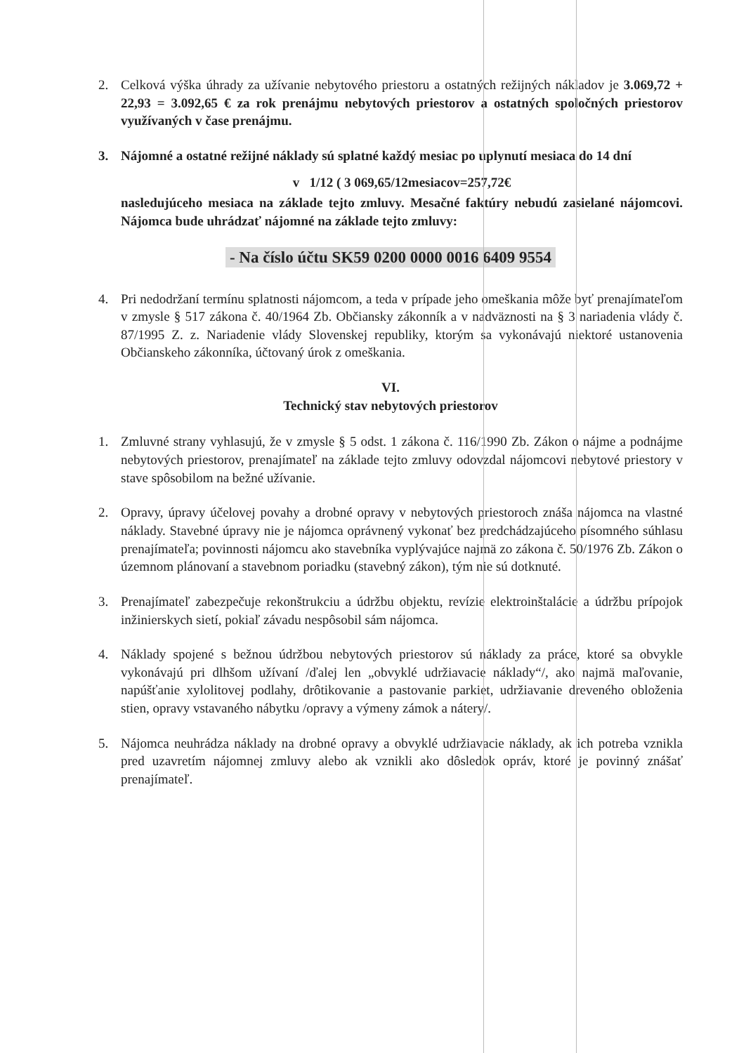2. Celková výška úhrady za užívanie nebytového priestoru a ostatných režijných nákladov je 3.069,72 + 22,93 = 3.092,65 € za rok prenájmu nebytových priestorov a ostatných spoločných priestorov využívaných v čase prenájmu.
3. Nájomné a ostatné režijné náklady sú splatné každý mesiac po uplynutí mesiaca do 14 dní
v 1/12 ( 3 069,65/12mesiacov=257,72€
nasledujúceho mesiaca na základe tejto zmluvy. Mesačné faktúry nebudú zasielané nájomcovi. Nájomca bude uhrádzať nájomné na základe tejto zmluvy:
- Na číslo účtu SK59 0200 0000 0016 6409 9554
4. Pri nedodržaní termínu splatnosti nájomcom, a teda v prípade jeho omeškania môže byť prenajímateľom v zmysle § 517 zákona č. 40/1964 Zb. Občiansky zákonník a v nadväznosti na § 3 nariadenia vlády č. 87/1995 Z. z. Nariadenie vlády Slovenskej republiky, ktorým sa vykonávajú niektoré ustanovenia Občianskeho zákonníka, účtovaný úrok z omeškania.
VI.
Technický stav nebytových priestorov
1. Zmluvné strany vyhlasujú, že v zmysle § 5 odst. 1 zákona č. 116/1990 Zb. Zákon o nájme a podnájme nebytových priestorov, prenajímateľ na základe tejto zmluvy odovzdal nájomcovi nebytové priestory v stave spôsobilom na bežné užívanie.
2. Opravy, úpravy účelovej povahy a drobné opravy v nebytových priestoroch znáša nájomca na vlastné náklady. Stavebné úpravy nie je nájomca oprávnený vykonať bez predchádzajúceho písomného súhlasu prenajímateľa; povinnosti nájomcu ako stavebníka vyplývajúce najmä zo zákona č. 50/1976 Zb. Zákon o územnom plánovaní a stavebnom poriadku (stavebný zákon), tým nie sú dotknuté.
3. Prenajímateľ zabezpečuje rekonštrukciu a údržbu objektu, revízie elektroinštalácie a údržbu prípojok inžinierskych sietí, pokiaľ závadu nespôsobil sám nájomca.
4. Náklady spojené s bežnou údržbou nebytových priestorov sú náklady za práce, ktoré sa obvykle vykonávajú pri dlhšom užívaní /ďalej len „obvyklé udržiavacie náklady“/, ako najmä maľovanie, napúšťanie xylolitovej podlahy, drôtikovanie a pastovanie parkiet, udržiavanie dreveného obloženia stien, opravy vstavaného nábytku /opravy a výmeny zámok a nátery/.
5. Nájomca neuhrádza náklady na drobné opravy a obvyklé udržiavacie náklady, ak ich potreba vznikla pred uzavretím nájomnej zmluvy alebo ak vznikli ako dôsledok opráv, ktoré je povinný znášať prenajímateľ.